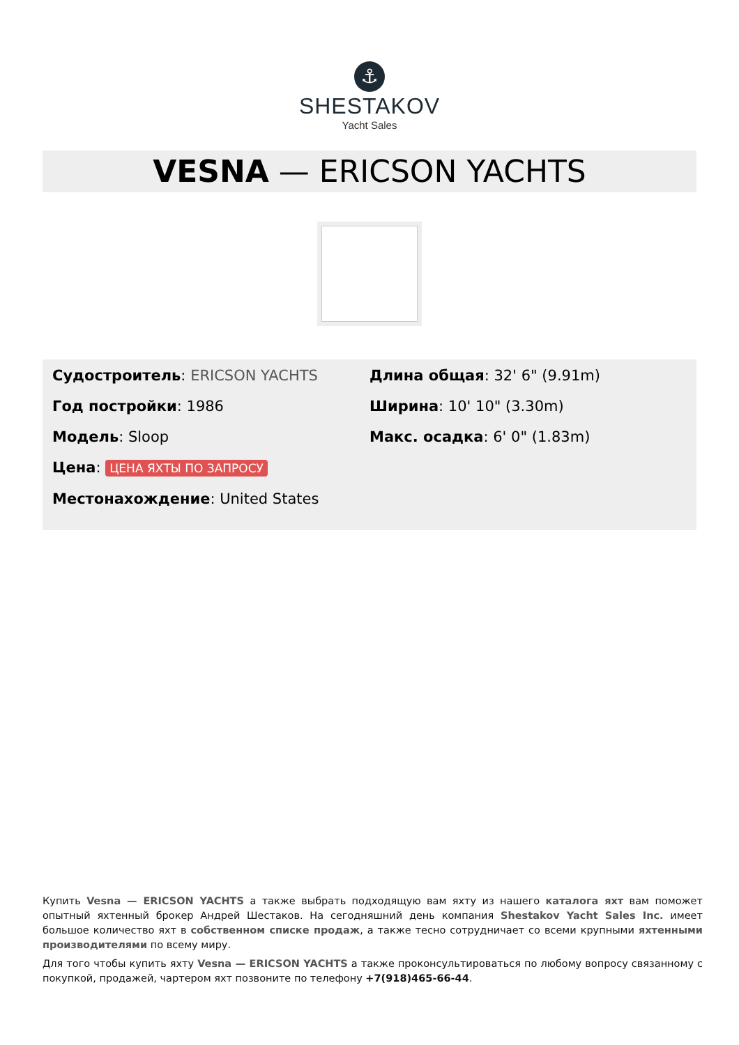⚓
SHESTAKOV
Yacht Sales
VESNA — ERICSON YACHTS
Судостроитель: ERICSON YACHTS
Год постройки: 1986
Модель: Sloop
Цена: ЦЕНА ЯХТЫ ПО ЗАПРОСУ
Местонахождение: United States
Длина общая: 32' 6" (9.91m)
Ширина: 10' 10" (3.30m)
Макс. осадка: 6' 0" (1.83m)
Купить Vesna — ERICSON YACHTS а также выбрать подходящую вам яхту из нашего каталога яхт вам поможет опытный яхтенный брокер Андрей Шестаков. На сегодняшний день компания Shestakov Yacht Sales Inc. имеет большое количество яхт в собственном списке продаж, а также тесно сотрудничает со всеми крупными яхтенными производителями по всему миру.
Для того чтобы купить яхту Vesna — ERICSON YACHTS а также проконсультироваться по любому вопросу связанному с покупкой, продажей, чартером яхт позвоните по телефону +7(918)465-66-44.